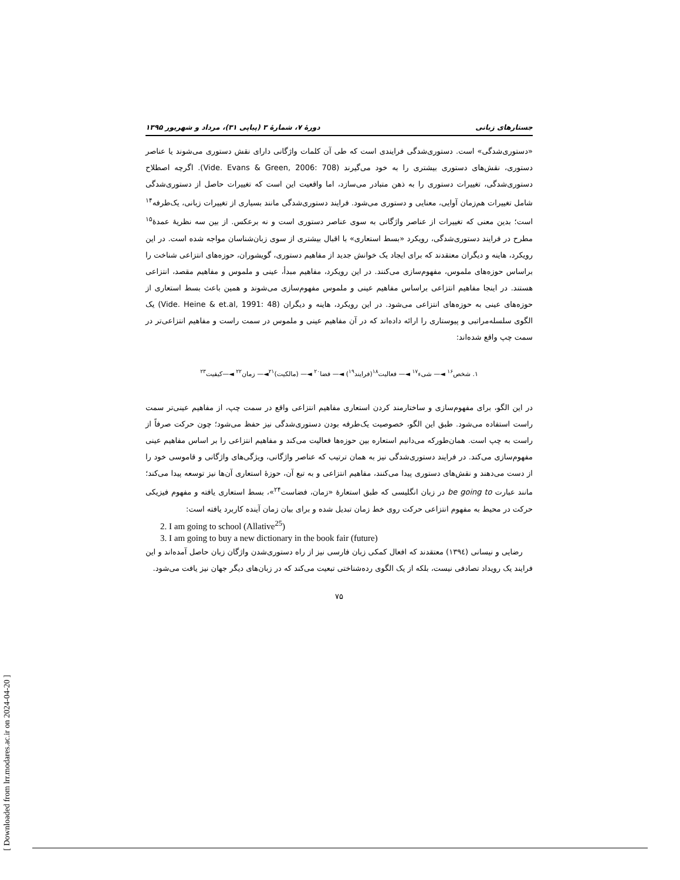جستارهای زبانی دورهٔ ۷، شمارهٔ ۳ (پیاپی ۳۱)، مرداد و شهریور ۱۳۹۵
«دستوری‌شدگی» است. دستوری‌شدگی فرایندی است که طی آن کلمات واژگانی دارای نقش دستوری می‌شوند یا عناصر دستوری، نقش‌های دستوری بیشتری را به خود می‌گیرند (Vide. Evans & Green, 2006: 708). اگرچه اصطلاح دستوری‌شدگی، تغییرات دستوری را به ذهن متبادر می‌سازد، اما واقعیت این است که تغییرات حاصل از دستوری‌شدگی شامل تغییرات هم‌زمان آوایی، معنایی و دستوری می‌شود. فرایند دستوری‌شدگی مانند بسیاری از تغییرات زبانی، یک‌طرفه<sup>۱۴</sup> است؛ بدین معنی که تغییرات از عناصر واژگانی به سوی عناصر دستوری است و نه برعکس. از بین سه نظریهٔ عمدهٔ<sup>۱۵</sup> مطرح در فرایند دستوری‌شدگی، رویکرد «بسط استعاری» با اقبال بیشتری از سوی زبان‌شناسان مواجه شده است. در این رویکرد، هاینه و دیگران معتقدند که برای ایجاد یک خوانش جدید از مفاهیم دستوری، گویشوران، حوزه‌های انتزاعی شناخت را براساس حوزه‌های ملموس، مفهوم‌سازی می‌کنند. در این رویکرد، مفاهیم مبدأ، عینی و ملموس و مفاهیم مقصد، انتزاعی هستند. در اینجا مفاهیم انتزاعی براساس مفاهیم عینی و ملموس مفهوم‌سازی می‌شوند و همین باعث بسط استعاری از حوزه‌های عینی به حوزه‌های انتزاعی می‌شود. در این رویکرد، هاینه و دیگران (Vide. Heine & et.al, 1991: 48) یک الگوی سلسله‌مراتبی و پیوستاری را ارائه داده‌اند که در آن مفاهیم عینی و ملموس در سمت راست و مفاهیم انتزاعی‌تر در سمت چپ واقع شده‌اند:
۱. شخص<sup>۱۶</sup> ◄— شیء<sup>۱۷</sup> ◄— فعالیت<sup>۱۸</sup>(فرایند<sup>۱۹</sup>) ◄— فضا<sup>۲۰</sup> ◄— (مالکیت)<sup>۲۱</sup>◄— زمان<sup>۲۲</sup> ◄—کیفیت<sup>۲۳</sup>
در این الگو، برای مفهوم‌سازی و ساختارمند کردن استعاری مفاهیم انتزاعی واقع در سمت چپ، از مفاهیم عینی‌تر سمت راست استفاده می‌شود. طبق این الگو، خصوصیت یک‌طرفه بودن دستوری‌شدگی نیز حفظ می‌شود؛ چون حرکت صرفاً از راست به چپ است. همان‌طورکه می‌دانیم استعاره بین حوزه‌ها فعالیت می‌کند و مفاهیم انتزاعی را بر اساس مفاهیم عینی مفهوم‌سازی می‌کند. در فرایند دستوری‌شدگی نیز به همان ترتیب که عناصر واژگانی، ویژگی‌های واژگانی و قاموسی خود را از دست می‌دهند و نقش‌های دستوری پیدا می‌کنند، مفاهیم انتزاعی و به تبع آن، حوزهٔ استعاری آن‌ها نیز توسعه پیدا می‌کند؛ مانند عبارت be going to در زبان انگلیسی که طبق استعارهٔ «زمان، فضاست<sup>۲۴</sup>»، بسط استعاری یافته و مفهوم فیزیکی حرکت در محیط به مفهوم انتزاعی حرکت روی خط زمان تبدیل شده و برای بیان زمان آینده کاربرد یافته است:
2. I am going to school (Allative<sup>25</sup>)
3. I am going to buy a new dictionary in the book fair (future)
رضایی و نیسانی (۱۳۹٤) معتقدند که افعال کمکی زبان فارسی نیز از راه دستوری‌شدن واژگان زبان حاصل آمده‌اند و این فرایند یک رویداد تصادفی نیست، بلکه از یک الگوی رده‌شناختی تبعیت می‌کند که در زبان‌های دیگر جهان نیز یافت می‌شود.
۷۵
[ Downloaded from lrr.modares.ac.ir on 2024-04-20 ]